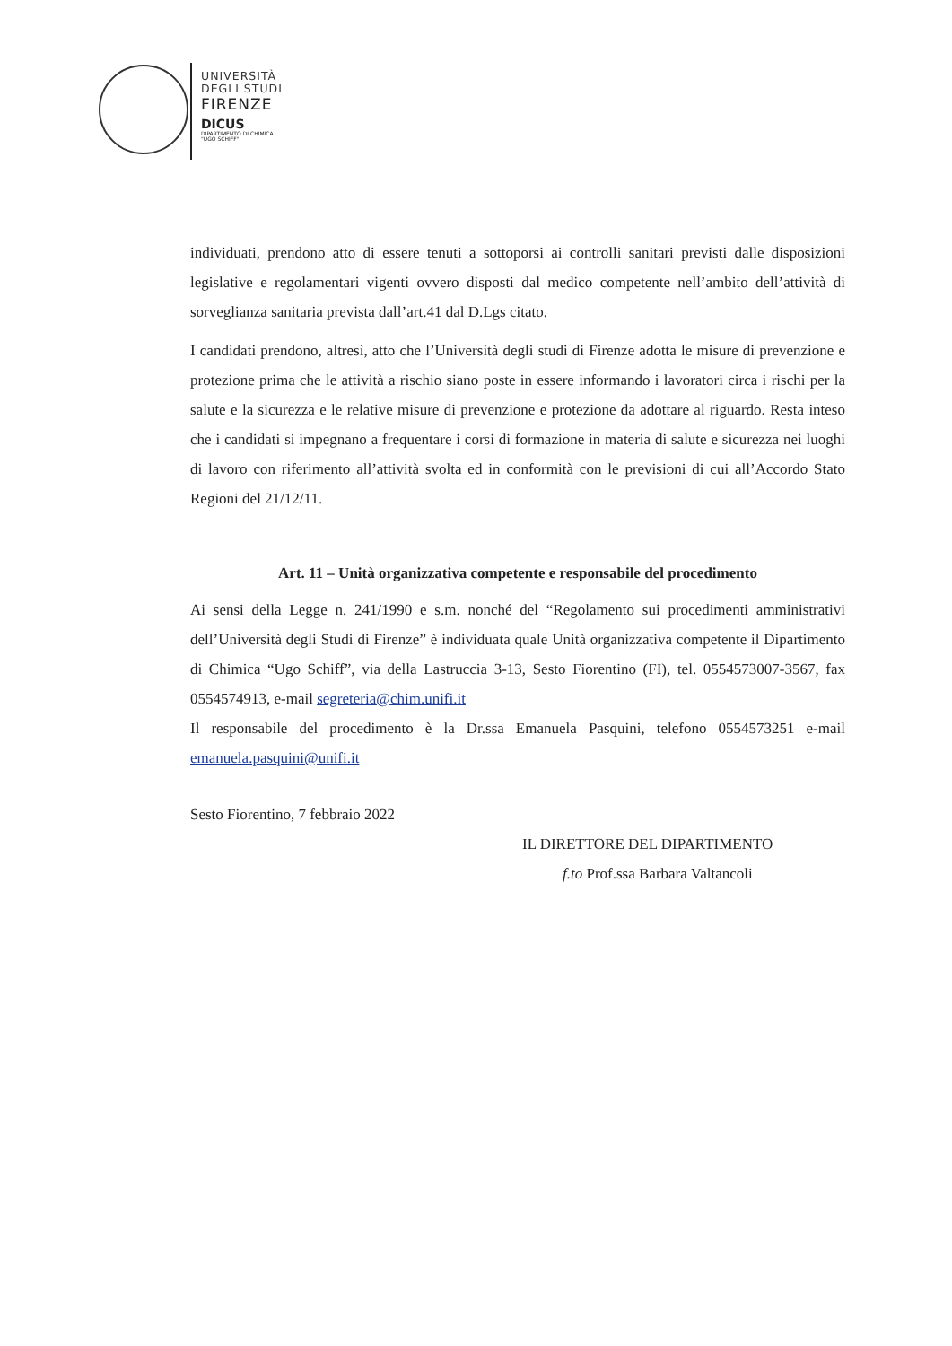UNIVERSITÀ
DEGLI STUDI
FIRENZE
DICUS
DIPARTIMENTO DI CHIMICA
"UGO SCHIFF"
individuati, prendono atto di essere tenuti a sottoporsi ai controlli sanitari previsti dalle disposizioni legislative e regolamentari vigenti ovvero disposti dal medico competente nell’ambito dell’attività di sorveglianza sanitaria prevista dall’art.41 dal D.Lgs citato.
I candidati prendono, altresì, atto che l’Università degli studi di Firenze adotta le misure di prevenzione e protezione prima che le attività a rischio siano poste in essere informando i lavoratori circa i rischi per la salute e la sicurezza e le relative misure di prevenzione e protezione da adottare al riguardo. Resta inteso che i candidati si impegnano a frequentare i corsi di formazione in materia di salute e sicurezza nei luoghi di lavoro con riferimento all’attività svolta ed in conformità con le previsioni di cui all’Accordo Stato Regioni del 21/12/11.
Art. 11 – Unità organizzativa competente e responsabile del procedimento
Ai sensi della Legge n. 241/1990 e s.m. nonché del “Regolamento sui procedimenti amministrativi dell’Università degli Studi di Firenze” è individuata quale Unità organizzativa competente il Dipartimento di Chimica “Ugo Schiff”, via della Lastruccia 3-13, Sesto Fiorentino (FI), tel. 0554573007-3567, fax 0554574913, e-mail segreteria@chim.unifi.it
Il responsabile del procedimento è la Dr.ssa Emanuela Pasquini, telefono 0554573251 e-mail emanuela.pasquini@unifi.it
Sesto Fiorentino, 7 febbraio 2022
IL DIRETTORE DEL DIPARTIMENTO
f.to Prof.ssa Barbara Valtancoli